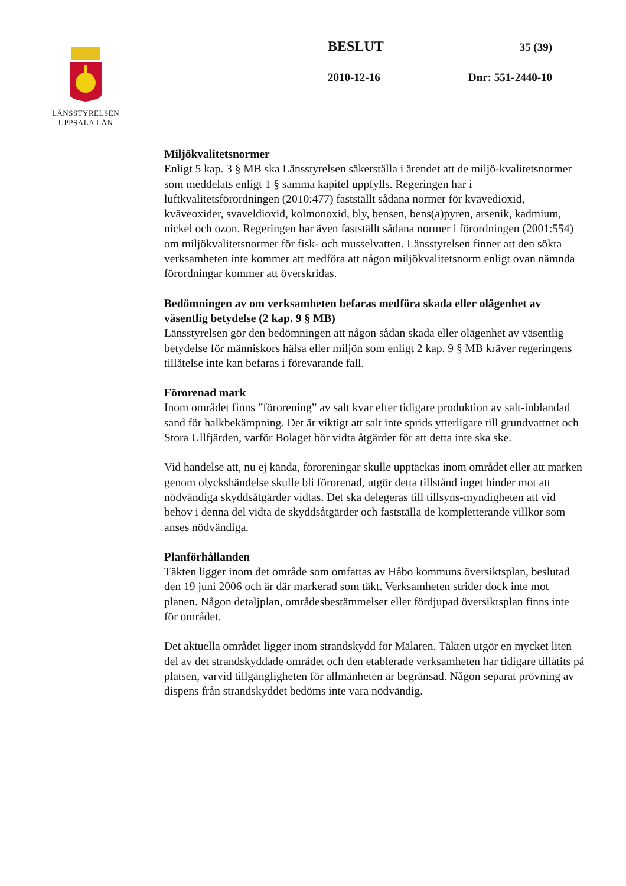LÄNSSTYRELSEN
UPPSALA LÄN
BESLUT 35 (39)
2010-12-16 Dnr: 551-2440-10
Miljökvalitetsnormer
Enligt 5 kap. 3 § MB ska Länsstyrelsen säkerställa i ärendet att de miljö-kvalitetsnormer som meddelats enligt 1 § samma kapitel uppfylls. Regeringen har i luftkvalitetsförordningen (2010:477) fastställt sådana normer för kvävedioxid, kväveoxider, svaveldioxid, kolmonoxid, bly, bensen, bens(a)pyren, arsenik, kadmium, nickel och ozon. Regeringen har även fastställt sådana normer i förordningen (2001:554) om miljökvalitetsnormer för fisk- och musselvatten. Länsstyrelsen finner att den sökta verksamheten inte kommer att medföra att någon miljökvalitetsnorm enligt ovan nämnda förordningar kommer att överskridas.
Bedömningen av om verksamheten befaras medföra skada eller olägenhet av väsentlig betydelse (2 kap. 9 § MB)
Länsstyrelsen gör den bedömningen att någon sådan skada eller olägenhet av väsentlig betydelse för människors hälsa eller miljön som enligt 2 kap. 9 § MB kräver regeringens tillåtelse inte kan befaras i förevarande fall.
Förorenad mark
Inom området finns ”förorening” av salt kvar efter tidigare produktion av salt-inblandad sand för halkbekämpning. Det är viktigt att salt inte sprids ytterligare till grundvattnet och Stora Ullfjärden, varför Bolaget bör vidta åtgärder för att detta inte ska ske.
Vid händelse att, nu ej kända, föroreningar skulle upptäckas inom området eller att marken genom olyckshändelse skulle bli förorenad, utgör detta tillstånd inget hinder mot att nödvändiga skyddsåtgärder vidtas. Det ska delegeras till tillsyns-myndigheten att vid behov i denna del vidta de skyddsåtgärder och fastställa de kompletterande villkor som anses nödvändiga.
Planförhållanden
Täkten ligger inom det område som omfattas av Håbo kommuns översiktsplan, beslutad den 19 juni 2006 och är där markerad som täkt. Verksamheten strider dock inte mot planen. Någon detaljplan, områdesbestämmelser eller fördjupad översiktsplan finns inte för området.
Det aktuella området ligger inom strandskydd för Mälaren. Täkten utgör en mycket liten del av det strandskyddade området och den etablerade verksamheten har tidigare tillåtits på platsen, varvid tillgängligheten för allmänheten är begränsad. Någon separat prövning av dispens från strandskyddet bedöms inte vara nödvändig.